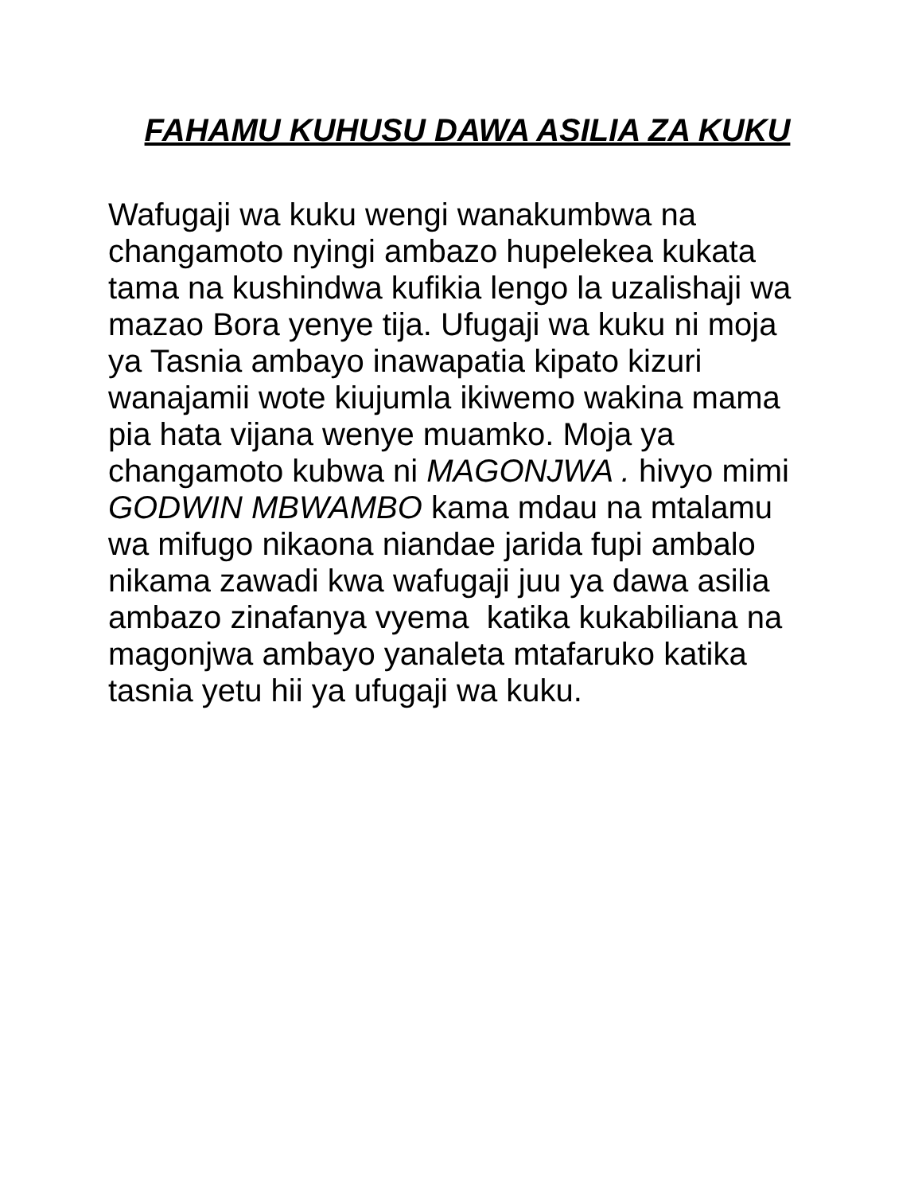FAHAMU KUHUSU DAWA ASILIA ZA KUKU
Wafugaji wa kuku wengi wanakumbwa na changamoto nyingi ambazo hupelekea kukata tama na kushindwa kufikia lengo la uzalishaji wa mazao Bora yenye tija. Ufugaji wa kuku ni moja ya Tasnia ambayo inawapatia kipato kizuri wanajamii wote kiujumla ikiwemo wakina mama pia hata vijana wenye muamko. Moja ya changamoto kubwa ni MAGONJWA . hivyo mimi GODWIN MBWAMBO kama mdau na mtalamu wa mifugo nikaona niandae jarida fupi ambalo nikama zawadi kwa wafugaji juu ya dawa asilia ambazo zinafanya vyema katika kukabiliana na magonjwa ambayo yanaleta mtafaruko katika tasnia yetu hii ya ufugaji wa kuku.